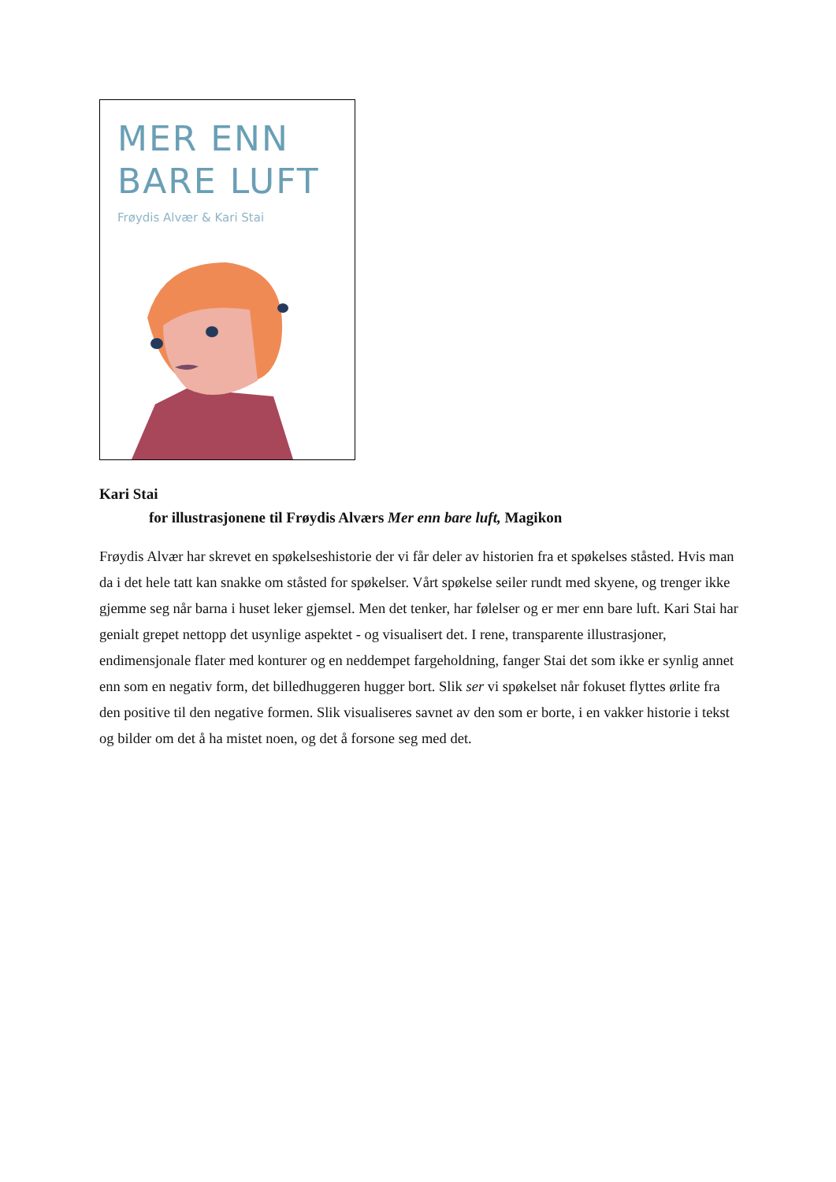MER ENN
BARE LUFT
Frøydis Alvær & Kari Stai
Kari Stai
for illustrasjonene til Frøydis Alværs Mer enn bare luft, Magikon
Frøydis Alvær har skrevet en spøkelseshistorie der vi får deler av historien fra et spøkelses ståsted. Hvis man da i det hele tatt kan snakke om ståsted for spøkelser. Vårt spøkelse seiler rundt med skyene, og trenger ikke gjemme seg når barna i huset leker gjemsel. Men det tenker, har følelser og er mer enn bare luft. Kari Stai har genialt grepet nettopp det usynlige aspektet - og visualisert det. I rene, transparente illustrasjoner, endimensjonale flater med konturer og en neddempet fargeholdning, fanger Stai det som ikke er synlig annet enn som en negativ form, det billedhuggeren hugger bort. Slik ser vi spøkelset når fokuset flyttes ørlite fra den positive til den negative formen. Slik visualiseres savnet av den som er borte, i en vakker historie i tekst og bilder om det å ha mistet noen, og det å forsone seg med det.